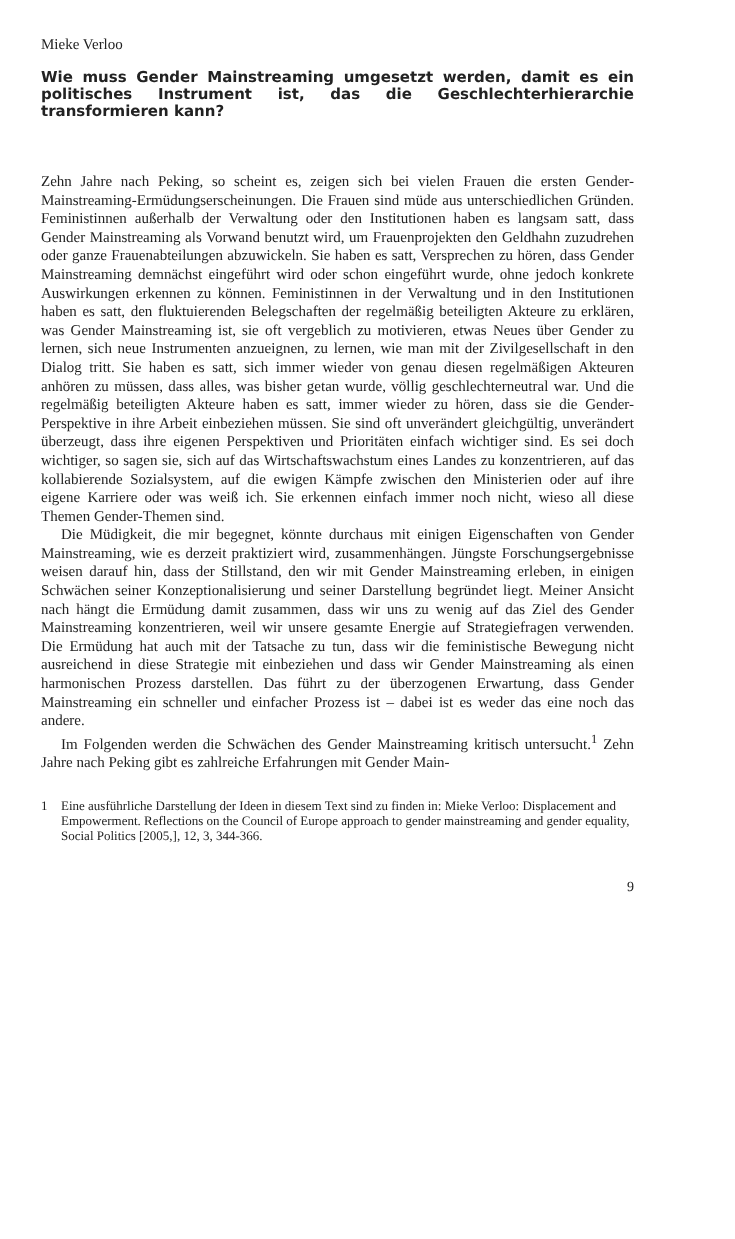Mieke Verloo
Wie muss Gender Mainstreaming umgesetzt werden, damit es ein politisches Instrument ist, das die Geschlechterhierarchie transformieren kann?
Zehn Jahre nach Peking, so scheint es, zeigen sich bei vielen Frauen die ersten Gender-Mainstreaming-Ermüdungserscheinungen. Die Frauen sind müde aus unterschiedlichen Gründen. Feministinnen außerhalb der Verwaltung oder den Institutionen haben es langsam satt, dass Gender Mainstreaming als Vorwand benutzt wird, um Frauenprojekten den Geldhahn zuzudrehen oder ganze Frauenabteilungen abzuwickeln. Sie haben es satt, Versprechen zu hören, dass Gender Mainstreaming demnächst eingeführt wird oder schon eingeführt wurde, ohne jedoch konkrete Auswirkungen erkennen zu können. Feministinnen in der Verwaltung und in den Institutionen haben es satt, den fluktuierenden Belegschaften der regelmäßig beteiligten Akteure zu erklären, was Gender Mainstreaming ist, sie oft vergeblich zu motivieren, etwas Neues über Gender zu lernen, sich neue Instrumenten anzueignen, zu lernen, wie man mit der Zivilgesellschaft in den Dialog tritt. Sie haben es satt, sich immer wieder von genau diesen regelmäßigen Akteuren anhören zu müssen, dass alles, was bisher getan wurde, völlig geschlechterneutral war. Und die regelmäßig beteiligten Akteure haben es satt, immer wieder zu hören, dass sie die Gender-Perspektive in ihre Arbeit einbeziehen müssen. Sie sind oft unverändert gleichgültig, unverändert überzeugt, dass ihre eigenen Perspektiven und Prioritäten einfach wichtiger sind. Es sei doch wichtiger, so sagen sie, sich auf das Wirtschaftswachstum eines Landes zu konzentrieren, auf das kollabierende Sozialsystem, auf die ewigen Kämpfe zwischen den Ministerien oder auf ihre eigene Karriere oder was weiß ich. Sie erkennen einfach immer noch nicht, wieso all diese Themen Gender-Themen sind.
Die Müdigkeit, die mir begegnet, könnte durchaus mit einigen Eigenschaften von Gender Mainstreaming, wie es derzeit praktiziert wird, zusammenhängen. Jüngste Forschungsergebnisse weisen darauf hin, dass der Stillstand, den wir mit Gender Mainstreaming erleben, in einigen Schwächen seiner Konzeptionalisierung und seiner Darstellung begründet liegt. Meiner Ansicht nach hängt die Ermüdung damit zusammen, dass wir uns zu wenig auf das Ziel des Gender Mainstreaming konzentrieren, weil wir unsere gesamte Energie auf Strategiefragen verwenden. Die Ermüdung hat auch mit der Tatsache zu tun, dass wir die feministische Bewegung nicht ausreichend in diese Strategie mit einbeziehen und dass wir Gender Mainstreaming als einen harmonischen Prozess darstellen. Das führt zu der überzogenen Erwartung, dass Gender Mainstreaming ein schneller und einfacher Prozess ist – dabei ist es weder das eine noch das andere.
Im Folgenden werden die Schwächen des Gender Mainstreaming kritisch untersucht.<sup>1</sup> Zehn Jahre nach Peking gibt es zahlreiche Erfahrungen mit Gender Main-
1 Eine ausführliche Darstellung der Ideen in diesem Text sind zu finden in: Mieke Verloo: Displacement and Empowerment. Reflections on the Council of Europe approach to gender mainstreaming and gender equality, Social Politics [2005,], 12, 3, 344-366.
9